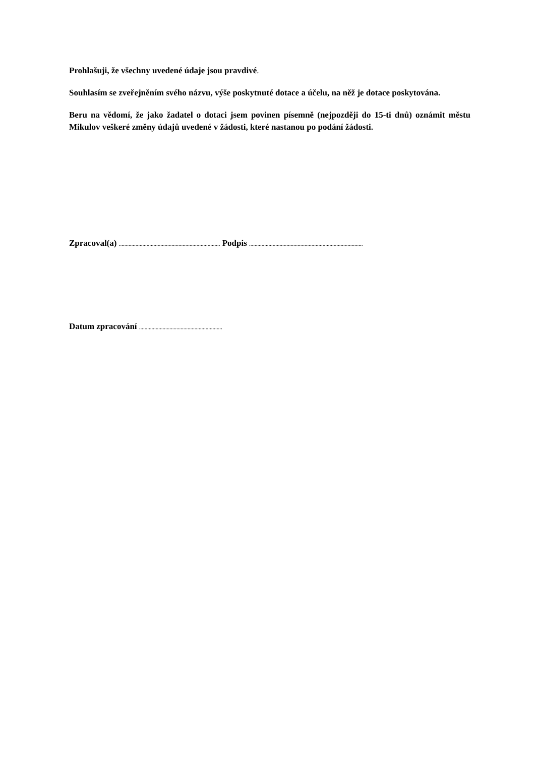Prohlašuji, že všechny uvedené údaje jsou pravdivé.
Souhlasím se zveřejněním svého názvu, výše poskytnuté dotace a účelu, na něž je dotace poskytována.
Beru na vědomí, že jako žadatel o dotaci jsem povinen písemně (nejpozději do 15-ti dnů) oznámit městu Mikulov veškeré změny údajů uvedené v žádosti, které nastanou po podání žádosti.
Zpracoval(a) ......................................................................... Podpis ..................................................................................
Datum zpracování ............................................................